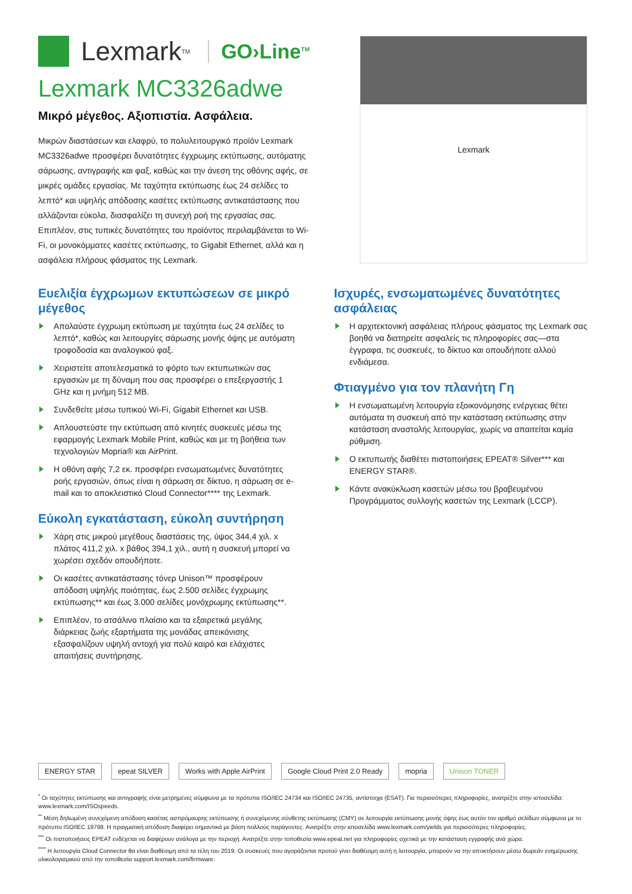Lexmark<sup>TM</sup> GO›Line<sup>TM</sup>
Lexmark MC3326adwe
Μικρό μέγεθος. Αξιοπιστία. Ασφάλεια.
Μικρών διαστάσεων και ελαφρύ, το πολυλειτουργικό προϊόν Lexmark MC3326adwe προσφέρει δυνατότητες έγχρωμης εκτύπωσης, αυτόματης σάρωσης, αντιγραφής και φαξ, καθώς και την άνεση της οθόνης αφής, σε μικρές ομάδες εργασίας. Με ταχύτητα εκτύπωσης έως 24 σελίδες το λεπτό* και υψηλής απόδοσης κασέτες εκτύπωσης αντικατάστασης που αλλάζονται εύκολα, διασφαλίζει τη συνεχή ροή της εργασίας σας. Επιπλέον, στις τυπικές δυνατότητες του προϊόντος περιλαμβάνεται το Wi-Fi, οι μονοκόμματες κασέτες εκτύπωσης, το Gigabit Ethernet, αλλά και η ασφάλεια πλήρους φάσματος της Lexmark.
Lexmark
Ευελιξία έγχρωμων εκτυπώσεων σε μικρό μέγεθος
Απολαύστε έγχρωμη εκτύπωση με ταχύτητα έως 24 σελίδες το λεπτό*, καθώς και λειτουργίες σάρωσης μονής όψης με αυτόματη τροφοδοσία και αναλογικού φαξ.
Χειριστείτε αποτελεσματικά το φόρτο των εκτυπωτικών σας εργασιών με τη δύναμη που σας προσφέρει ο επεξεργαστής 1 GHz και η μνήμη 512 MB.
Συνδεθείτε μέσω τυπικού Wi-Fi, Gigabit Ethernet και USB.
Απλουστεύστε την εκτύπωση από κινητές συσκευές μέσω της εφαρμογής Lexmark Mobile Print, καθώς και με τη βοήθεια των τεχνολογιών Mopria® και AirPrint.
Η οθόνη αφής 7,2 εκ. προσφέρει ενσωματωμένες δυνατότητες ροής εργασιών, όπως είναι η σάρωση σε δίκτυο, η σάρωση σε e-mail και το αποκλειστικό Cloud Connector**** της Lexmark.
Εύκολη εγκατάσταση, εύκολη συντήρηση
Χάρη στις μικρού μεγέθους διαστάσεις της, ύψος 344,4 χιλ. x πλάτος 411,2 χιλ. x βάθος 394,1 χιλ., αυτή η συσκευή μπορεί να χωρέσει σχεδόν οπουδήποτε.
Οι κασέτες αντικατάστασης τόνερ Unison™ προσφέρουν απόδοση υψηλής ποιότητας, έως 2.500 σελίδες έγχρωμης εκτύπωσης** και έως 3.000 σελίδες μονόχρωμης εκτύπωσης**.
Επιπλέον, το ατσάλινο πλαίσιο και τα εξαιρετικά μεγάλης διάρκειας ζωής εξαρτήματα της μονάδας απεικόνισης εξασφαλίζουν υψηλή αντοχή για πολύ καιρό και ελάχιστες απαιτήσεις συντήρησης.
Ισχυρές, ενσωματωμένες δυνατότητες ασφάλειας
Η αρχιτεκτονική ασφάλειας πλήρους φάσματος της Lexmark σας βοηθά να διατηρείτε ασφαλείς τις πληροφορίες σας—στα έγγραφα, τις συσκευές, το δίκτυο και οπουδήποτε αλλού ενδιάμεσα.
Φτιαγμένο για τον πλανήτη Γη
Η ενσωματωμένη λειτουργία εξοικονόμησης ενέργειας θέτει αυτόματα τη συσκευή από την κατάσταση εκτύπωσης στην κατάσταση αναστολής λειτουργίας, χωρίς να απαιτείται καμία ρύθμιση.
Ο εκτυπωτής διαθέτει πιστοποιήσεις EPEAT® Silver*** και ENERGY STAR®.
Κάντε ανακύκλωση κασετών μέσω του βραβευμένου Προγράμματος συλλογής κασετών της Lexmark (LCCP).
ENERGY STAR epeat SILVER Works with Apple AirPrint Google Cloud Print 2.0 Ready mopria Unison TONER
<sup>*</sup> Οι ταχύτητες εκτύπωσης και αντιγραφής είναι μετρημένες σύμφωνα με τα πρότυπα ISO/IEC 24734 και ISO/IEC 24735, αντίστοιχα (ESAT). Για περισσότερες πληροφορίες, ανατρέξτε στην ιστοσελίδα: www.lexmark.com/ISOspeeds.
<sup>**</sup> Μέση δηλωμένη συνεχόμενη απόδοση κασέτας ασπρόμαυρης εκτύπωσης ή συνεχόμενης σύνθετης εκτύπωσης (CMY) σε λειτουργία εκτύπωσης μονής όψης έως αυτόν τον αριθμό σελίδων σύμφωνα με το πρότυπο ISO/IEC 19798. Η πραγματική απόδοση διαφέρει σημαντικά με βάση πολλούς παράγοντες. Ανατρέξτε στην ιστοσελίδα www.lexmark.com/yields για περισσότερες πληροφορίες.
<sup>***</sup> Οι πιστοποιήσεις EPEAT ενδέχεται να διαφέρουν ανάλογα με την περιοχή. Ανατρέξτε στην τοποθεσία www.epeat.net για πληροφορίες σχετικά με την κατάσταση εγγραφής ανά χώρα.
<sup>****</sup> Η λειτουργία Cloud Connector θα είναι διαθέσιμη από τα τέλη του 2019. Οι συσκευές που αγοράζονται προτού γίνει διαθέσιμη αυτή η λειτουργία, μπορούν να την αποκτήσουν μέσω δωρεάν ενημέρωσης υλικολογισμικού από την τοποθεσία support.lexmark.com/firmware.